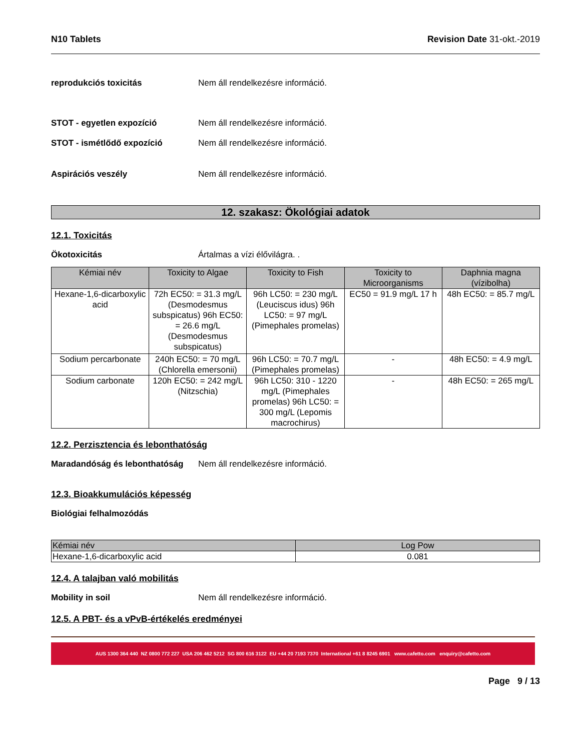N10 Tablets Revision Date 31-okt.-2019
reprodukciós toxicitás Nem áll rendelkezésre információ.
STOT - egyetlen expozíció Nem áll rendelkezésre információ.
STOT - ismétlődő expozíció Nem áll rendelkezésre információ.
Aspirációs veszély Nem áll rendelkezésre információ.
12. szakasz: Ökológiai adatok
12.1. Toxicitás
Ökotoxicitás Ártalmas a vízi élővilágra. .
| Kémiai név | Toxicity to Algae | Toxicity to Fish | Toxicity to Microorganisms | Daphnia magna (vízibolha) |
| --- | --- | --- | --- | --- |
| Hexane-1,6-dicarboxylic acid | 72h EC50: = 31.3 mg/L (Desmodesmus subspicatus) 96h EC50: = 26.6 mg/L (Desmodesmus subspicatus) | 96h LC50: = 230 mg/L (Leuciscus idus) 96h LC50: = 97 mg/L (Pimephales promelas) | EC50 = 91.9 mg/L 17 h | 48h EC50: = 85.7 mg/L |
| Sodium percarbonate | 240h EC50: = 70 mg/L (Chlorella emersonii) | 96h LC50: = 70.7 mg/L (Pimephales promelas) | - | 48h EC50: = 4.9 mg/L |
| Sodium carbonate | 120h EC50: = 242 mg/L (Nitzschia) | 96h LC50: 310 - 1220 mg/L (Pimephales promelas) 96h LC50: = 300 mg/L (Lepomis macrochirus) | - | 48h EC50: = 265 mg/L |
12.2. Perzisztencia és lebonthatóság
Maradandóság és lebonthatóság
Nem áll rendelkezésre információ.
12.3. Bioakkumulációs képesség
Biológiai felhalmozódás
| Kémiai név | Log Pow |
| --- | --- |
| Hexane-1,6-dicarboxylic acid | 0.081 |
12.4. A talajban való mobilitás
Mobility in soil Nem áll rendelkezésre információ.
12.5. A PBT- és a vPvB-értékelés eredményei
AUS 1300 364 440 NZ 0800 772 227 USA 206 462 5212 SG 800 616 3122 EU +44 20 7193 7370 International +61 8 8245 6901 www.cafetto.com enquiry@cafetto.com
Page 9 / 13